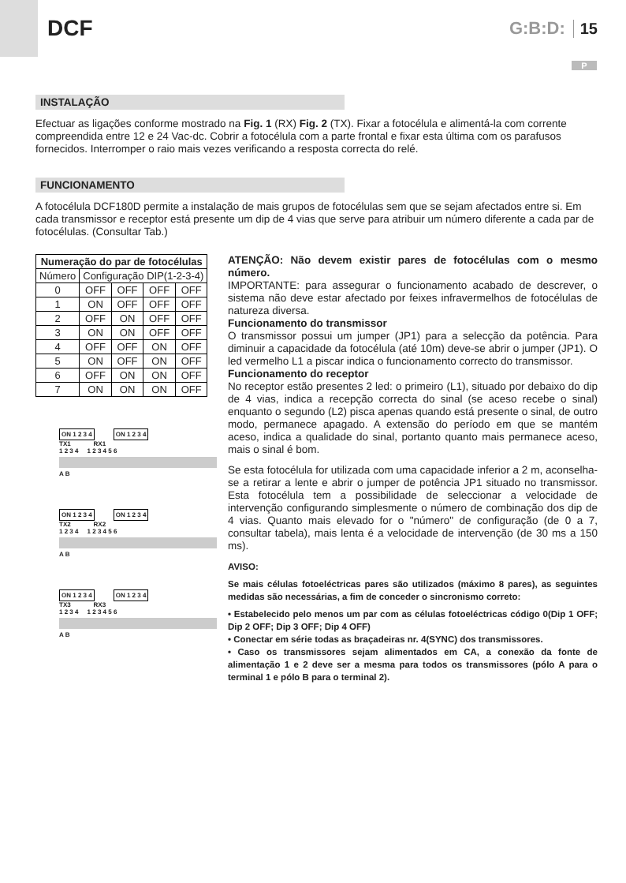DCF
G:B:D: 15
P
INSTALAÇÃO
Efectuar as ligações conforme mostrado na Fig. 1 (RX) Fig. 2 (TX). Fixar a fotocélula e alimentá-la com corrente compreendida entre 12 e 24 Vac-dc. Cobrir a fotocélula com a parte frontal e fixar esta última com os parafusos fornecidos. Interromper o raio mais vezes verificando a resposta correcta do relé.
FUNCIONAMENTO
A fotocélula DCF180D permite a instalação de mais grupos de fotocélulas sem que se sejam afectados entre si. Em cada transmissor e receptor está presente um dip de 4 vias que serve para atribuir um número diferente a cada par de fotocélulas. (Consultar Tab.)
| Numeração do par de fotocélulas | | | | |
| --- | --- | --- | --- | --- |
| Número | Configuração DIP(1-2-3-4) | | | |
| 0 | OFF | OFF | OFF | OFF |
| 1 | ON | OFF | OFF | OFF |
| 2 | OFF | ON | OFF | OFF |
| 3 | ON | ON | OFF | OFF |
| 4 | OFF | OFF | ON | OFF |
| 5 | ON | OFF | ON | OFF |
| 6 | OFF | ON | ON | OFF |
| 7 | ON | ON | ON | OFF |
ON 1 2 3 4 ON 1 2 3 4
TX1 RX1
1 2 3 4 1 2 3 4 5 6
A B
ON 1 2 3 4 ON 1 2 3 4
TX2 RX2
1 2 3 4 1 2 3 4 5 6
A B
ON 1 2 3 4 ON 1 2 3 4
TX3 RX3
1 2 3 4 1 2 3 4 5 6
A B
ATENÇÃO: Não devem existir pares de fotocélulas com o mesmo número.
IMPORTANTE: para assegurar o funcionamento acabado de descrever, o sistema não deve estar afectado por feixes infravermelhos de fotocélulas de natureza diversa.
Funcionamento do transmissor
O transmissor possui um jumper (JP1) para a selecção da potência. Para diminuir a capacidade da fotocélula (até 10m) deve-se abrir o jumper (JP1). O led vermelho L1 a piscar indica o funcionamento correcto do transmissor.
Funcionamento do receptor
No receptor estão presentes 2 led: o primeiro (L1), situado por debaixo do dip de 4 vias, indica a recepção correcta do sinal (se aceso recebe o sinal) enquanto o segundo (L2) pisca apenas quando está presente o sinal, de outro modo, permanece apagado. A extensão do período em que se mantém aceso, indica a qualidade do sinal, portanto quanto mais permanece aceso, mais o sinal é bom.
Se esta fotocélula for utilizada com uma capacidade inferior a 2 m, aconselha-se a retirar a lente e abrir o jumper de potência JP1 situado no transmissor. Esta fotocélula tem a possibilidade de seleccionar a velocidade de intervenção configurando simplesmente o número de combinação dos dip de 4 vias. Quanto mais elevado for o "número" de configuração (de 0 a 7, consultar tabela), mais lenta é a velocidade de intervenção (de 30 ms a 150 ms).
AVISO:
Se mais células fotoeléctricas pares são utilizados (máximo 8 pares), as seguintes medidas são necessárias, a fim de conceder o sincronismo correto:
• Estabelecido pelo menos um par com as células fotoeléctricas código 0(Dip 1 OFF; Dip 2 OFF; Dip 3 OFF; Dip 4 OFF)
• Conectar em série todas as braçadeiras nr. 4(SYNC) dos transmissores.
• Caso os transmissores sejam alimentados em CA, a conexão da fonte de alimentação 1 e 2 deve ser a mesma para todos os transmissores (pólo A para o terminal 1 e pólo B para o terminal 2).